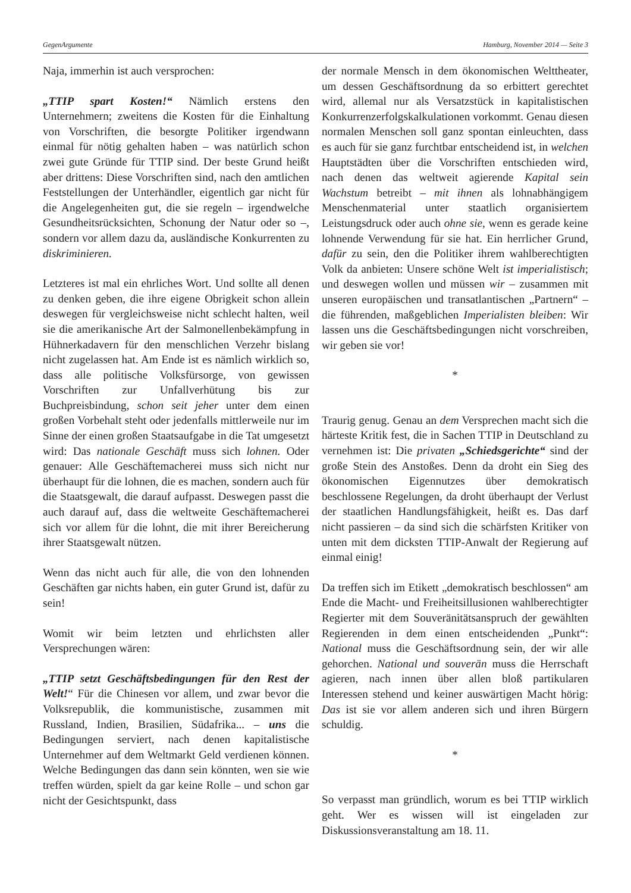GegenArgumente Hamburg, November 2014 — Seite 3
Naja, immerhin ist auch versprochen:
„TTIP spart Kosten!“ Nämlich erstens den Unternehmern; zweitens die Kosten für die Einhaltung von Vorschriften, die besorgte Politiker irgendwann einmal für nötig gehalten haben – was natürlich schon zwei gute Gründe für TTIP sind. Der beste Grund heißt aber drittens: Diese Vorschriften sind, nach den amtlichen Feststellungen der Unterhändler, eigentlich gar nicht für die Angelegenheiten gut, die sie regeln – irgendwelche Gesundheitsrücksichten, Schonung der Natur oder so –, sondern vor allem dazu da, ausländische Konkurrenten zu diskriminieren.
Letzteres ist mal ein ehrliches Wort. Und sollte all denen zu denken geben, die ihre eigene Obrigkeit schon allein deswegen für vergleichsweise nicht schlecht halten, weil sie die amerikanische Art der Salmonellenbekämpfung in Hühnerkadavern für den menschlichen Verzehr bislang nicht zugelassen hat. Am Ende ist es nämlich wirklich so, dass alle politische Volksfürsorge, von gewissen Vorschriften zur Unfallverhütung bis zur Buchpreisbindung, schon seit jeher unter dem einen großen Vorbehalt steht oder jedenfalls mittlerweile nur im Sinne der einen großen Staatsaufgabe in die Tat umgesetzt wird: Das nationale Geschäft muss sich lohnen. Oder genauer: Alle Geschäftemacherei muss sich nicht nur überhaupt für die lohnen, die es machen, sondern auch für die Staatsgewalt, die darauf aufpasst. Deswegen passt die auch darauf auf, dass die weltweite Geschäftemacherei sich vor allem für die lohnt, die mit ihrer Bereicherung ihrer Staatsgewalt nützen.
Wenn das nicht auch für alle, die von den lohnenden Geschäften gar nichts haben, ein guter Grund ist, dafür zu sein!
Womit wir beim letzten und ehrlichsten aller Versprechungen wären:
„TTIP setzt Geschäftsbedingungen für den Rest der Welt!“ Für die Chinesen vor allem, und zwar bevor die Volksrepublik, die kommunistische, zusammen mit Russland, Indien, Brasilien, Südafrika... – uns die Bedingungen serviert, nach denen kapitalistische Unternehmer auf dem Weltmarkt Geld verdienen können. Welche Bedingungen das dann sein könnten, wen sie wie treffen würden, spielt da gar keine Rolle – und schon gar nicht der Gesichtspunkt, dass
der normale Mensch in dem ökonomischen Welttheater, um dessen Geschäftsordnung da so erbittert gerechtet wird, allemal nur als Versatzstück in kapitalistischen Konkurrenzerfolgskalkulationen vorkommt. Genau diesen normalen Menschen soll ganz spontan einleuchten, dass es auch für sie ganz furchtbar entscheidend ist, in welchen Hauptstädten über die Vorschriften entschieden wird, nach denen das weltweit agierende Kapital sein Wachstum betreibt – mit ihnen als lohnabhängigem Menschenmaterial unter staatlich organisiertem Leistungsdruck oder auch ohne sie, wenn es gerade keine lohnende Verwendung für sie hat. Ein herrlicher Grund, dafür zu sein, den die Politiker ihrem wahlberechtigten Volk da anbieten: Unsere schöne Welt ist imperialistisch; und deswegen wollen und müssen wir – zusammen mit unseren europäischen und transatlantischen „Partnern“ – die führenden, maßgeblichen Imperialisten bleiben: Wir lassen uns die Geschäftsbedingungen nicht vorschreiben, wir geben sie vor!
*
Traurig genug. Genau an dem Versprechen macht sich die härteste Kritik fest, die in Sachen TTIP in Deutschland zu vernehmen ist: Die privaten „Schiedsgerichte“ sind der große Stein des Anstoßes. Denn da droht ein Sieg des ökonomischen Eigennutzes über demokratisch beschlossene Regelungen, da droht überhaupt der Verlust der staatlichen Handlungsfähigkeit, heißt es. Das darf nicht passieren – da sind sich die schärfsten Kritiker von unten mit dem dicksten TTIP-Anwalt der Regierung auf einmal einig!
Da treffen sich im Etikett „demokratisch beschlossen“ am Ende die Macht- und Freiheitsillusionen wahlberechtigter Regierter mit dem Souveränitätsanspruch der gewählten Regierenden in dem einen entscheidenden „Punkt“: National muss die Geschäftsordnung sein, der wir alle gehorchen. National und souverän muss die Herrschaft agieren, nach innen über allen bloß partikularen Interessen stehend und keiner auswärtigen Macht hörig: Das ist sie vor allem anderen sich und ihren Bürgern schuldig.
*
So verpasst man gründlich, worum es bei TTIP wirklich geht. Wer es wissen will ist eingeladen zur Diskussionsveranstaltung am 18. 11.